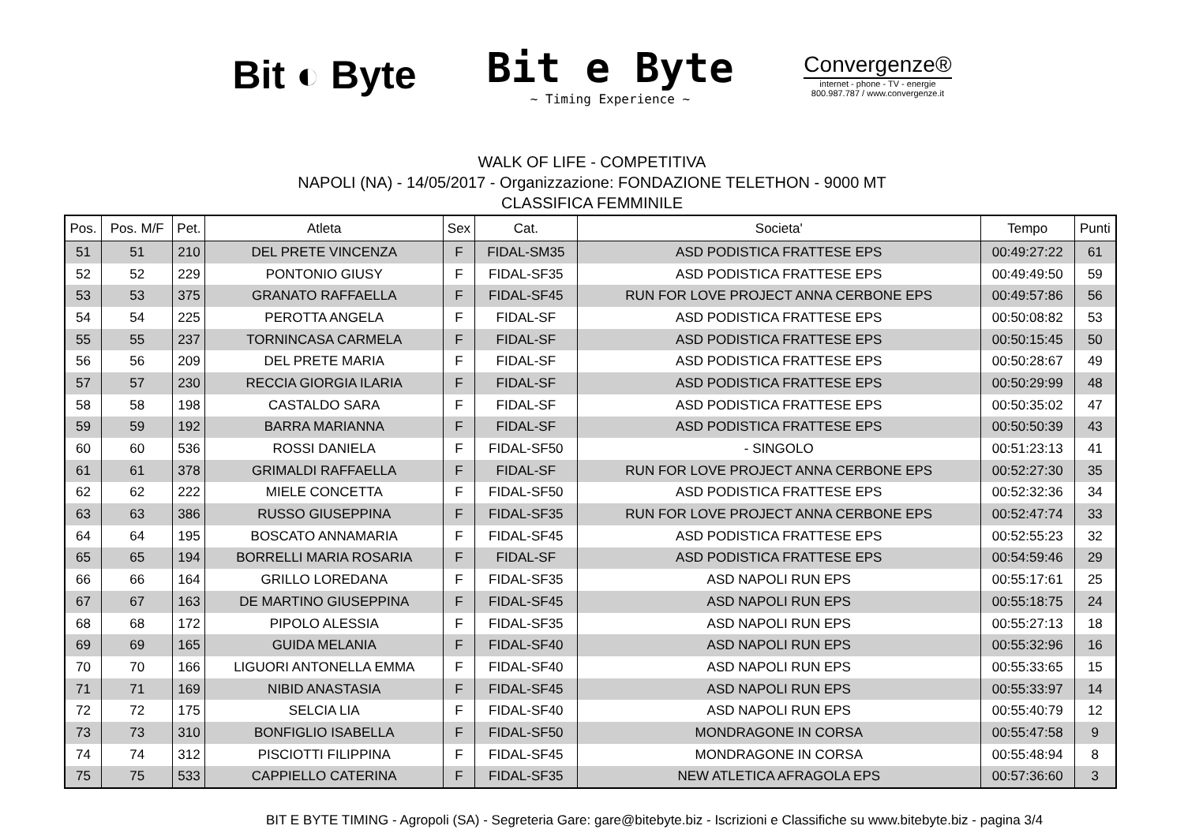Bit ◐ Byte
Bit e Byte
~ Timing Experience ~
Convergenze®
internet - phone - TV - energie
800.987.787 / www.convergenze.it
WALK OF LIFE - COMPETITIVA
NAPOLI (NA) - 14/05/2017 - Organizzazione: FONDAZIONE TELETHON - 9000 MT
CLASSIFICA FEMMINILE
| Pos. | Pos. M/F | Pet. | Atleta | Sex | Cat. | Societa' | Tempo | Punti |
| --- | --- | --- | --- | --- | --- | --- | --- | --- |
| 51 | 51 | 210 | DEL PRETE VINCENZA | F | FIDAL-SM35 | ASD PODISTICA FRATTESE EPS | 00:49:27:22 | 61 |
| 52 | 52 | 229 | PONTONIO GIUSY | F | FIDAL-SF35 | ASD PODISTICA FRATTESE EPS | 00:49:49:50 | 59 |
| 53 | 53 | 375 | GRANATO RAFFAELLA | F | FIDAL-SF45 | RUN FOR LOVE PROJECT ANNA CERBONE EPS | 00:49:57:86 | 56 |
| 54 | 54 | 225 | PEROTTA ANGELA | F | FIDAL-SF | ASD PODISTICA FRATTESE EPS | 00:50:08:82 | 53 |
| 55 | 55 | 237 | TORNINCASA CARMELA | F | FIDAL-SF | ASD PODISTICA FRATTESE EPS | 00:50:15:45 | 50 |
| 56 | 56 | 209 | DEL PRETE MARIA | F | FIDAL-SF | ASD PODISTICA FRATTESE EPS | 00:50:28:67 | 49 |
| 57 | 57 | 230 | RECCIA GIORGIA ILARIA | F | FIDAL-SF | ASD PODISTICA FRATTESE EPS | 00:50:29:99 | 48 |
| 58 | 58 | 198 | CASTALDO SARA | F | FIDAL-SF | ASD PODISTICA FRATTESE EPS | 00:50:35:02 | 47 |
| 59 | 59 | 192 | BARRA MARIANNA | F | FIDAL-SF | ASD PODISTICA FRATTESE EPS | 00:50:50:39 | 43 |
| 60 | 60 | 536 | ROSSI DANIELA | F | FIDAL-SF50 | - SINGOLO | 00:51:23:13 | 41 |
| 61 | 61 | 378 | GRIMALDI RAFFAELLA | F | FIDAL-SF | RUN FOR LOVE PROJECT ANNA CERBONE EPS | 00:52:27:30 | 35 |
| 62 | 62 | 222 | MIELE CONCETTA | F | FIDAL-SF50 | ASD PODISTICA FRATTESE EPS | 00:52:32:36 | 34 |
| 63 | 63 | 386 | RUSSO GIUSEPPINA | F | FIDAL-SF35 | RUN FOR LOVE PROJECT ANNA CERBONE EPS | 00:52:47:74 | 33 |
| 64 | 64 | 195 | BOSCATO ANNAMARIA | F | FIDAL-SF45 | ASD PODISTICA FRATTESE EPS | 00:52:55:23 | 32 |
| 65 | 65 | 194 | BORRELLI MARIA ROSARIA | F | FIDAL-SF | ASD PODISTICA FRATTESE EPS | 00:54:59:46 | 29 |
| 66 | 66 | 164 | GRILLO LOREDANA | F | FIDAL-SF35 | ASD NAPOLI RUN EPS | 00:55:17:61 | 25 |
| 67 | 67 | 163 | DE MARTINO GIUSEPPINA | F | FIDAL-SF45 | ASD NAPOLI RUN EPS | 00:55:18:75 | 24 |
| 68 | 68 | 172 | PIPOLO ALESSIA | F | FIDAL-SF35 | ASD NAPOLI RUN EPS | 00:55:27:13 | 18 |
| 69 | 69 | 165 | GUIDA MELANIA | F | FIDAL-SF40 | ASD NAPOLI RUN EPS | 00:55:32:96 | 16 |
| 70 | 70 | 166 | LIGUORI ANTONELLA EMMA | F | FIDAL-SF40 | ASD NAPOLI RUN EPS | 00:55:33:65 | 15 |
| 71 | 71 | 169 | NIBID ANASTASIA | F | FIDAL-SF45 | ASD NAPOLI RUN EPS | 00:55:33:97 | 14 |
| 72 | 72 | 175 | SELCIA LIA | F | FIDAL-SF40 | ASD NAPOLI RUN EPS | 00:55:40:79 | 12 |
| 73 | 73 | 310 | BONFIGLIO ISABELLA | F | FIDAL-SF50 | MONDRAGONE IN CORSA | 00:55:47:58 | 9 |
| 74 | 74 | 312 | PISCIOTTI FILIPPINA | F | FIDAL-SF45 | MONDRAGONE IN CORSA | 00:55:48:94 | 8 |
| 75 | 75 | 533 | CAPPIELLO CATERINA | F | FIDAL-SF35 | NEW ATLETICA AFRAGOLA EPS | 00:57:36:60 | 3 |
BIT E BYTE TIMING - Agropoli (SA) - Segreteria Gare: gare@bitebyte.biz - Iscrizioni e Classifiche su www.bitebyte.biz - pagina 3/4